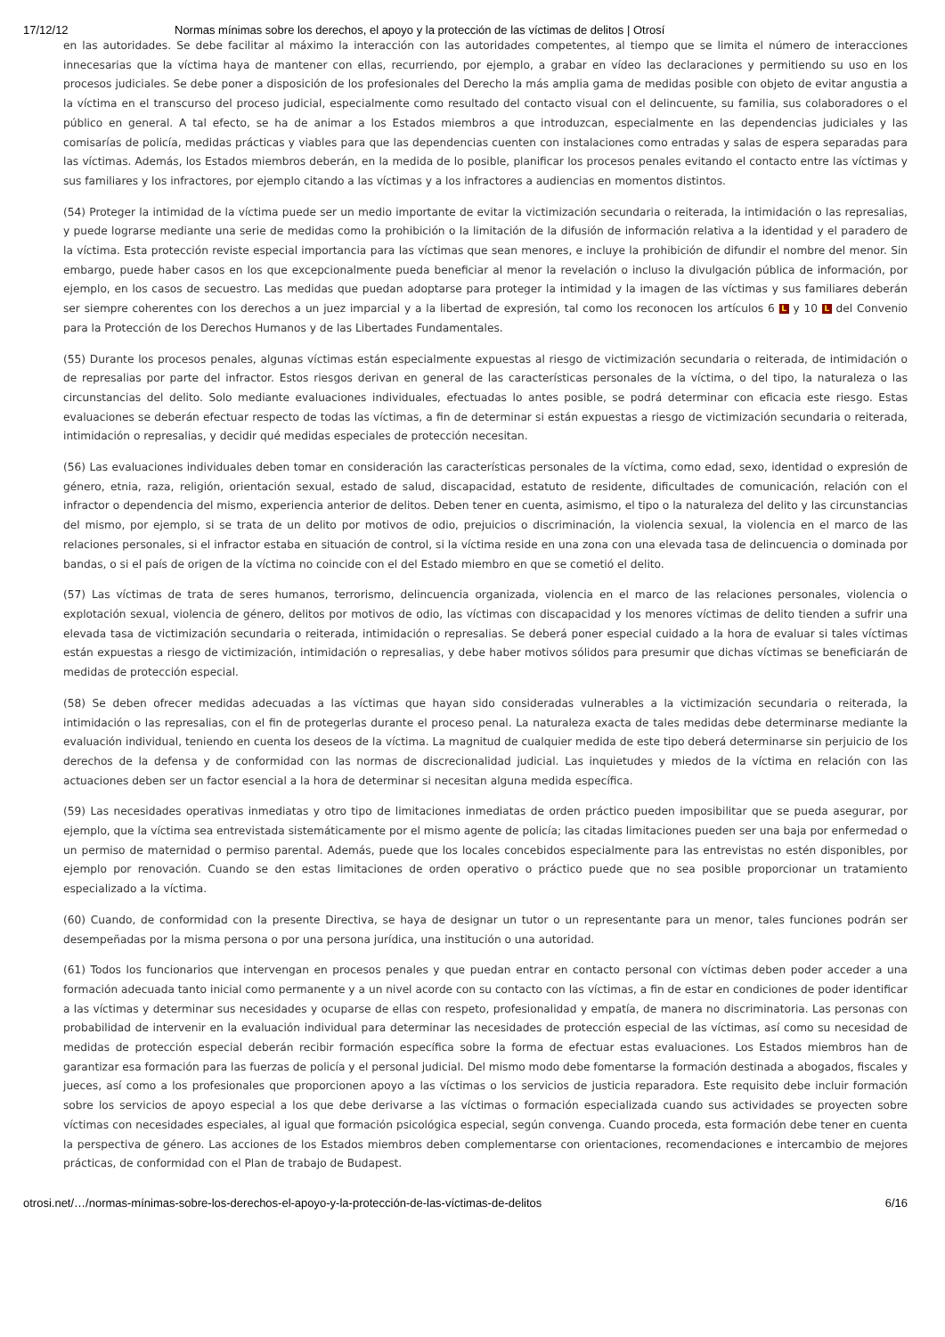17/12/12 Normas mínimas sobre los derechos, el apoyo y la protección de las víctimas de delitos | Otrosí
en las autoridades. Se debe facilitar al máximo la interacción con las autoridades competentes, al tiempo que se limita el número de interacciones innecesarias que la víctima haya de mantener con ellas, recurriendo, por ejemplo, a grabar en vídeo las declaraciones y permitiendo su uso en los procesos judiciales. Se debe poner a disposición de los profesionales del Derecho la más amplia gama de medidas posible con objeto de evitar angustia a la víctima en el transcurso del proceso judicial, especialmente como resultado del contacto visual con el delincuente, su familia, sus colaboradores o el público en general. A tal efecto, se ha de animar a los Estados miembros a que introduzcan, especialmente en las dependencias judiciales y las comisarías de policía, medidas prácticas y viables para que las dependencias cuenten con instalaciones como entradas y salas de espera separadas para las víctimas. Además, los Estados miembros deberán, en la medida de lo posible, planificar los procesos penales evitando el contacto entre las víctimas y sus familiares y los infractores, por ejemplo citando a las víctimas y a los infractores a audiencias en momentos distintos.
(54) Proteger la intimidad de la víctima puede ser un medio importante de evitar la victimización secundaria o reiterada, la intimidación o las represalias, y puede lograrse mediante una serie de medidas como la prohibición o la limitación de la difusión de información relativa a la identidad y el paradero de la víctima. Esta protección reviste especial importancia para las víctimas que sean menores, e incluye la prohibición de difundir el nombre del menor. Sin embargo, puede haber casos en los que excepcionalmente pueda beneficiar al menor la revelación o incluso la divulgación pública de información, por ejemplo, en los casos de secuestro. Las medidas que puedan adoptarse para proteger la intimidad y la imagen de las víctimas y sus familiares deberán ser siempre coherentes con los derechos a un juez imparcial y a la libertad de expresión, tal como los reconocen los artículos 6 L y 10 L del Convenio para la Protección de los Derechos Humanos y de las Libertades Fundamentales.
(55) Durante los procesos penales, algunas víctimas están especialmente expuestas al riesgo de victimización secundaria o reiterada, de intimidación o de represalias por parte del infractor. Estos riesgos derivan en general de las características personales de la víctima, o del tipo, la naturaleza o las circunstancias del delito. Solo mediante evaluaciones individuales, efectuadas lo antes posible, se podrá determinar con eficacia este riesgo. Estas evaluaciones se deberán efectuar respecto de todas las víctimas, a fin de determinar si están expuestas a riesgo de victimización secundaria o reiterada, intimidación o represalias, y decidir qué medidas especiales de protección necesitan.
(56) Las evaluaciones individuales deben tomar en consideración las características personales de la víctima, como edad, sexo, identidad o expresión de género, etnia, raza, religión, orientación sexual, estado de salud, discapacidad, estatuto de residente, dificultades de comunicación, relación con el infractor o dependencia del mismo, experiencia anterior de delitos. Deben tener en cuenta, asimismo, el tipo o la naturaleza del delito y las circunstancias del mismo, por ejemplo, si se trata de un delito por motivos de odio, prejuicios o discriminación, la violencia sexual, la violencia en el marco de las relaciones personales, si el infractor estaba en situación de control, si la víctima reside en una zona con una elevada tasa de delincuencia o dominada por bandas, o si el país de origen de la víctima no coincide con el del Estado miembro en que se cometió el delito.
(57) Las víctimas de trata de seres humanos, terrorismo, delincuencia organizada, violencia en el marco de las relaciones personales, violencia o explotación sexual, violencia de género, delitos por motivos de odio, las víctimas con discapacidad y los menores víctimas de delito tienden a sufrir una elevada tasa de victimización secundaria o reiterada, intimidación o represalias. Se deberá poner especial cuidado a la hora de evaluar si tales víctimas están expuestas a riesgo de victimización, intimidación o represalias, y debe haber motivos sólidos para presumir que dichas víctimas se beneficiarán de medidas de protección especial.
(58) Se deben ofrecer medidas adecuadas a las víctimas que hayan sido consideradas vulnerables a la victimización secundaria o reiterada, la intimidación o las represalias, con el fin de protegerlas durante el proceso penal. La naturaleza exacta de tales medidas debe determinarse mediante la evaluación individual, teniendo en cuenta los deseos de la víctima. La magnitud de cualquier medida de este tipo deberá determinarse sin perjuicio de los derechos de la defensa y de conformidad con las normas de discrecionalidad judicial. Las inquietudes y miedos de la víctima en relación con las actuaciones deben ser un factor esencial a la hora de determinar si necesitan alguna medida específica.
(59) Las necesidades operativas inmediatas y otro tipo de limitaciones inmediatas de orden práctico pueden imposibilitar que se pueda asegurar, por ejemplo, que la víctima sea entrevistada sistemáticamente por el mismo agente de policía; las citadas limitaciones pueden ser una baja por enfermedad o un permiso de maternidad o permiso parental. Además, puede que los locales concebidos especialmente para las entrevistas no estén disponibles, por ejemplo por renovación. Cuando se den estas limitaciones de orden operativo o práctico puede que no sea posible proporcionar un tratamiento especializado a la víctima.
(60) Cuando, de conformidad con la presente Directiva, se haya de designar un tutor o un representante para un menor, tales funciones podrán ser desempeñadas por la misma persona o por una persona jurídica, una institución o una autoridad.
(61) Todos los funcionarios que intervengan en procesos penales y que puedan entrar en contacto personal con víctimas deben poder acceder a una formación adecuada tanto inicial como permanente y a un nivel acorde con su contacto con las víctimas, a fin de estar en condiciones de poder identificar a las víctimas y determinar sus necesidades y ocuparse de ellas con respeto, profesionalidad y empatía, de manera no discriminatoria. Las personas con probabilidad de intervenir en la evaluación individual para determinar las necesidades de protección especial de las víctimas, así como su necesidad de medidas de protección especial deberán recibir formación específica sobre la forma de efectuar estas evaluaciones. Los Estados miembros han de garantizar esa formación para las fuerzas de policía y el personal judicial. Del mismo modo debe fomentarse la formación destinada a abogados, fiscales y jueces, así como a los profesionales que proporcionen apoyo a las víctimas o los servicios de justicia reparadora. Este requisito debe incluir formación sobre los servicios de apoyo especial a los que debe derivarse a las víctimas o formación especializada cuando sus actividades se proyecten sobre víctimas con necesidades especiales, al igual que formación psicológica especial, según convenga. Cuando proceda, esta formación debe tener en cuenta la perspectiva de género. Las acciones de los Estados miembros deben complementarse con orientaciones, recomendaciones e intercambio de mejores prácticas, de conformidad con el Plan de trabajo de Budapest.
otrosi.net/…/normas-mínimas-sobre-los-derechos-el-apoyo-y-la-protección-de-las-víctimas-de-delitos 6/16